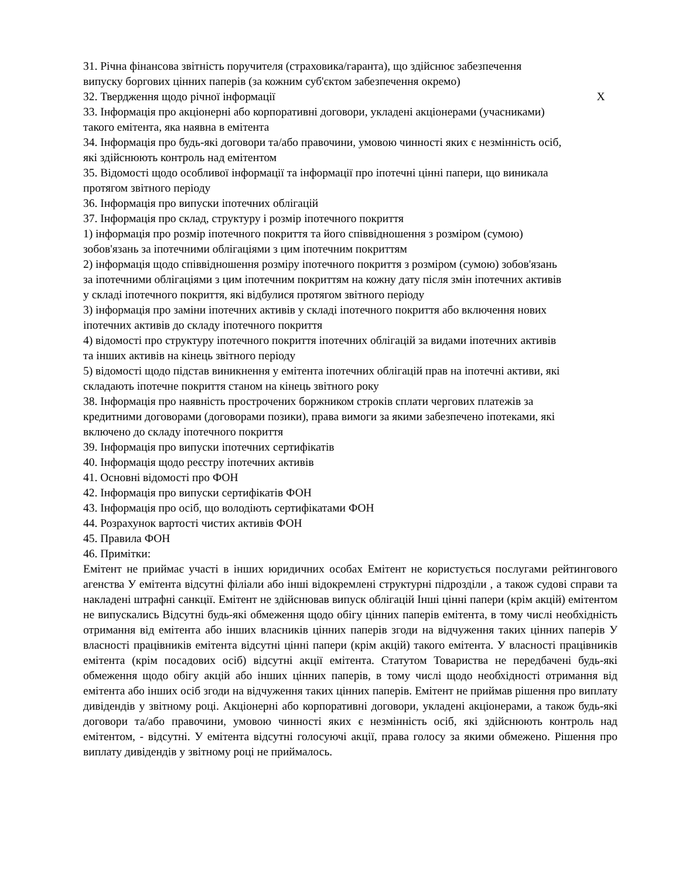31. Річна фінансова звітність поручителя (страховика/гаранта), що здійснює забезпечення випуску боргових цінних паперів (за кожним суб'єктом забезпечення окремо)
32. Твердження щодо річної інформації X
33. Інформація про акціонерні або корпоративні договори, укладені акціонерами (учасниками) такого емітента, яка наявна в емітента
34. Інформація про будь-які договори та/або правочини, умовою чинності яких є незмінність осіб, які здійснюють контроль над емітентом
35. Відомості щодо особливої інформації та інформації про іпотечні цінні папери, що виникала протягом звітного періоду
36. Інформація про випуски іпотечних облігацій
37. Інформація про склад, структуру і розмір іпотечного покриття
1) інформація про розмір іпотечного покриття та його співвідношення з розміром (сумою) зобов'язань за іпотечними облігаціями з цим іпотечним покриттям
2) інформація щодо співвідношення розміру іпотечного покриття з розміром (сумою) зобов'язань за іпотечними облігаціями з цим іпотечним покриттям на кожну дату після змін іпотечних активів у складі іпотечного покриття, які відбулися протягом звітного періоду
3) інформація про заміни іпотечних активів у складі іпотечного покриття або включення нових іпотечних активів до складу іпотечного покриття
4) відомості про структуру іпотечного покриття іпотечних облігацій за видами іпотечних активів та інших активів на кінець звітного періоду
5) відомості щодо підстав виникнення у емітента іпотечних облігацій прав на іпотечні активи, які складають іпотечне покриття станом на кінець звітного року
38. Інформація про наявність прострочених боржником строків сплати чергових платежів за кредитними договорами (договорами позики), права вимоги за якими забезпечено іпотеками, які включено до складу іпотечного покриття
39. Інформація про випуски іпотечних сертифікатів
40. Інформація щодо реєстру іпотечних активів
41. Основні відомості про ФОН
42. Інформація про випуски сертифікатів ФОН
43. Інформація про осіб, що володіють сертифікатами ФОН
44. Розрахунок вартості чистих активів ФОН
45. Правила ФОН
46. Примітки:
Емітент не приймає участі в інших юридичних особах Емітент не користується послугами рейтингового агенства У емітента відсутні філіали або інші відокремлені структурні підрозділи , а також судові справи та накладені штрафні санкції. Емітент не здійснював випуск облігацій Інші цінні папери (крім акцій) емітентом не випускались Відсутні будь-які обмеження щодо обігу цінних паперів емітента, в тому числі необхідність отримання від емітента або інших власників цінних паперів згоди на відчуження таких цінних паперів У власності працівників емітента відсутні цінні папери (крім акцій) такого емітента. У власності працівників емітента (крім посадових осіб) відсутні акції емітента. Статутом Товариства не передбачені будь-які обмеження щодо обігу акцій або інших цінних паперів, в тому числі щодо необхідності отримання від емітента або інших осіб згоди на відчуження таких цінних паперів. Емітент не приймав рішення про виплату дивідендів у звітному році. Акціонерні або корпоративні договори, укладені акціонерами, а також будь-які договори та/або правочини, умовою чинності яких є незмінність осіб, які здійснюють контроль над емітентом, - відсутні. У емітента відсутні голосуючі акції, права голосу за якими обмежено. Рішення про виплату дивідендів у звітному році не приймалось.